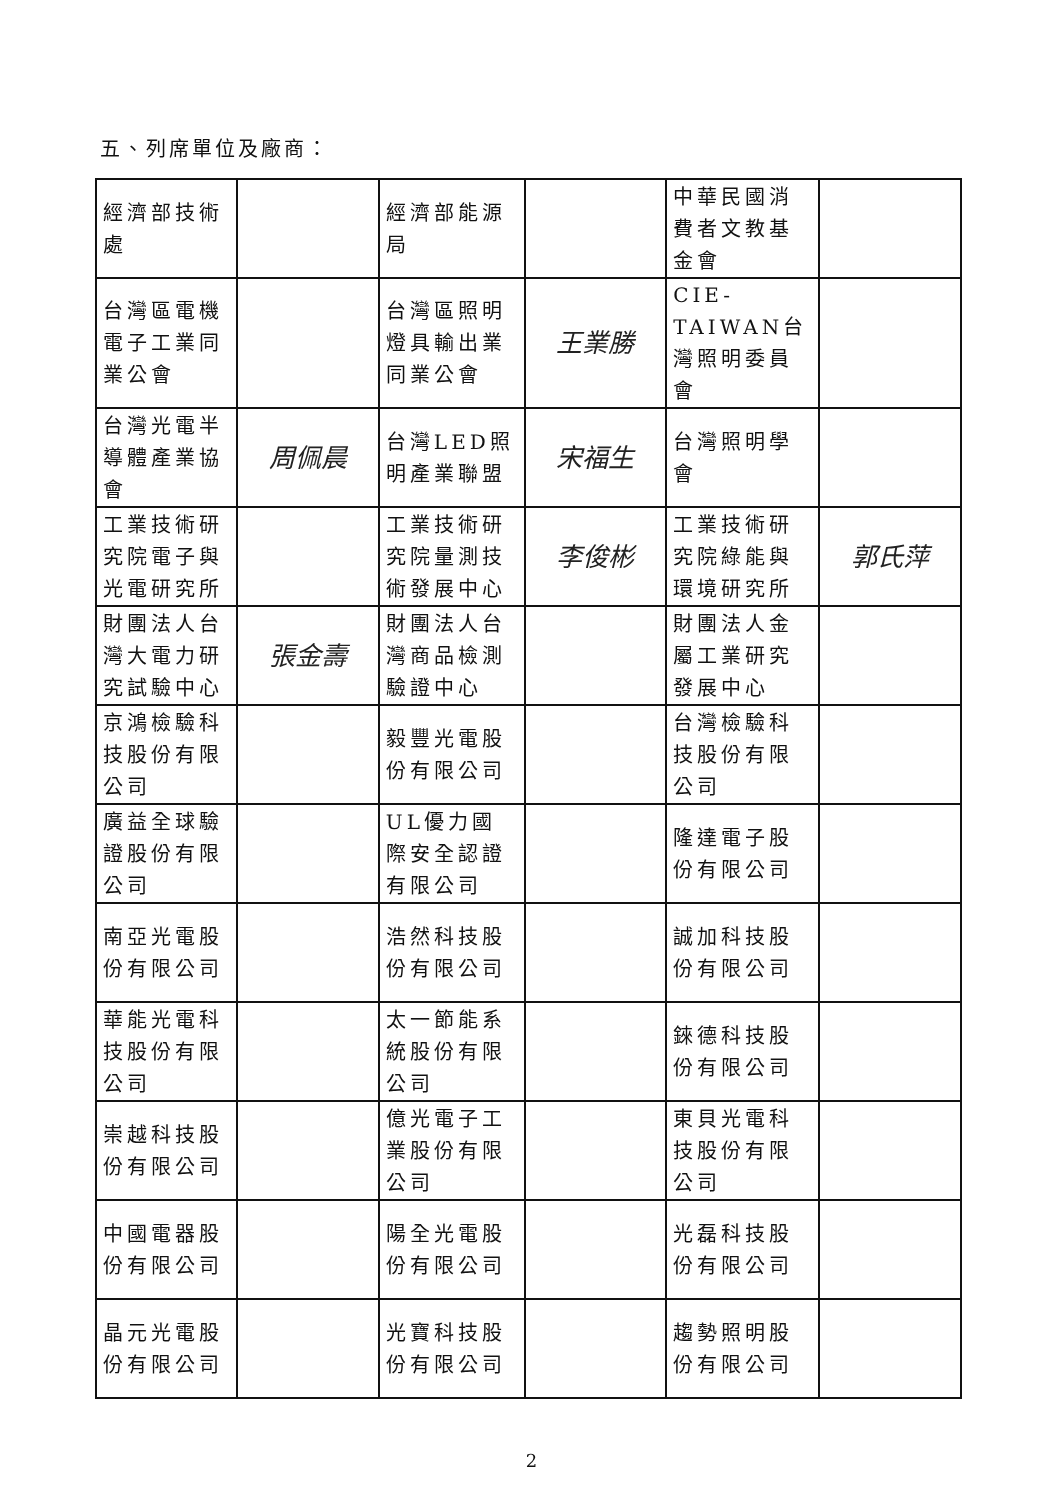五、列席單位及廠商：
| 經濟部技術處 | | 經濟部能源局 | | 中華民國消費者文教基金會 | |
| 台灣區電機電子工業同業公會 | | 台灣區照明燈具輸出業同業公會 | 王業勝 | CIE-TAIWAN台灣照明委員會 | |
| 台灣光電半導體產業協會 | 周佩晨 | 台灣LED照明產業聯盟 | 宋福生 | 台灣照明學會 | |
| 工業技術研究院電子與光電研究所 | | 工業技術研究院量測技術發展中心 | 李俊彬 | 工業技術研究院綠能與環境研究所 | 郭氏萍 |
| 財團法人台灣大電力研究試驗中心 | 張金壽 | 財團法人台灣商品檢測驗證中心 | | 財團法人金屬工業研究發展中心 | |
| 京鴻檢驗科技股份有限公司 | | 毅豐光電股份有限公司 | | 台灣檢驗科技股份有限公司 | |
| 廣益全球驗證股份有限公司 | | UL優力國際安全認證有限公司 | | 隆達電子股份有限公司 | |
| 南亞光電股份有限公司 | | 浩然科技股份有限公司 | | 誠加科技股份有限公司 | |
| 華能光電科技股份有限公司 | | 太一節能系統股份有限公司 | | 錸德科技股份有限公司 | |
| 崇越科技股份有限公司 | | 億光電子工業股份有限公司 | | 東貝光電科技股份有限公司 | |
| 中國電器股份有限公司 | | 陽全光電股份有限公司 | | 光磊科技股份有限公司 | |
| 晶元光電股份有限公司 | | 光寶科技股份有限公司 | | 趨勢照明股份有限公司 | |
2